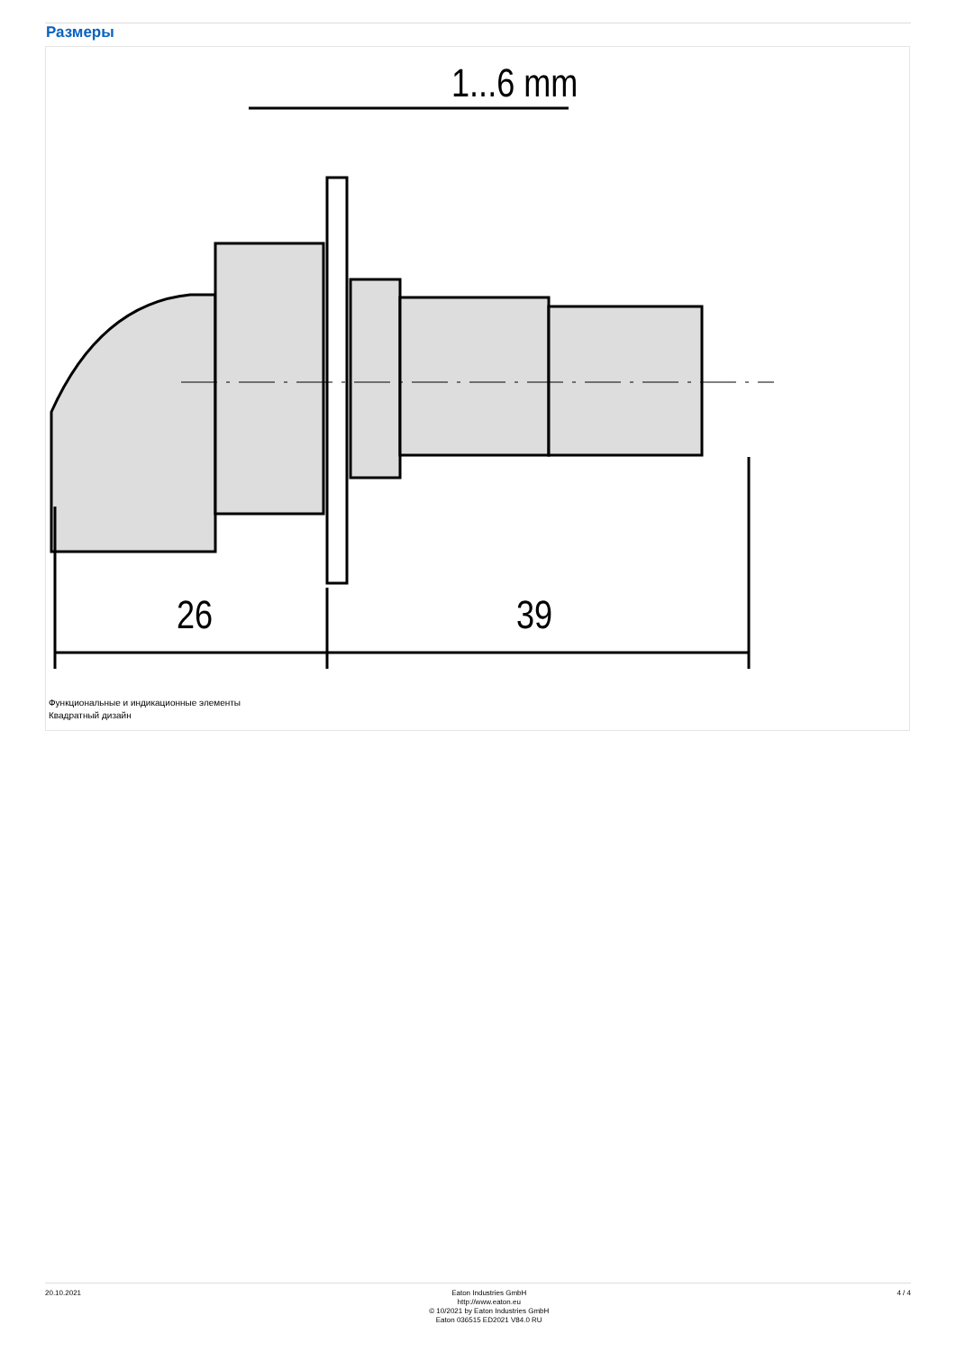Размеры
1...6 mm
26
39
Функциональные и индикационные элементы
Квадратный дизайн
20.10.2021
Eaton Industries GmbH
http://www.eaton.eu
© 10/2021 by Eaton Industries GmbH
Eaton 036515 ED2021 V84.0 RU
4 / 4